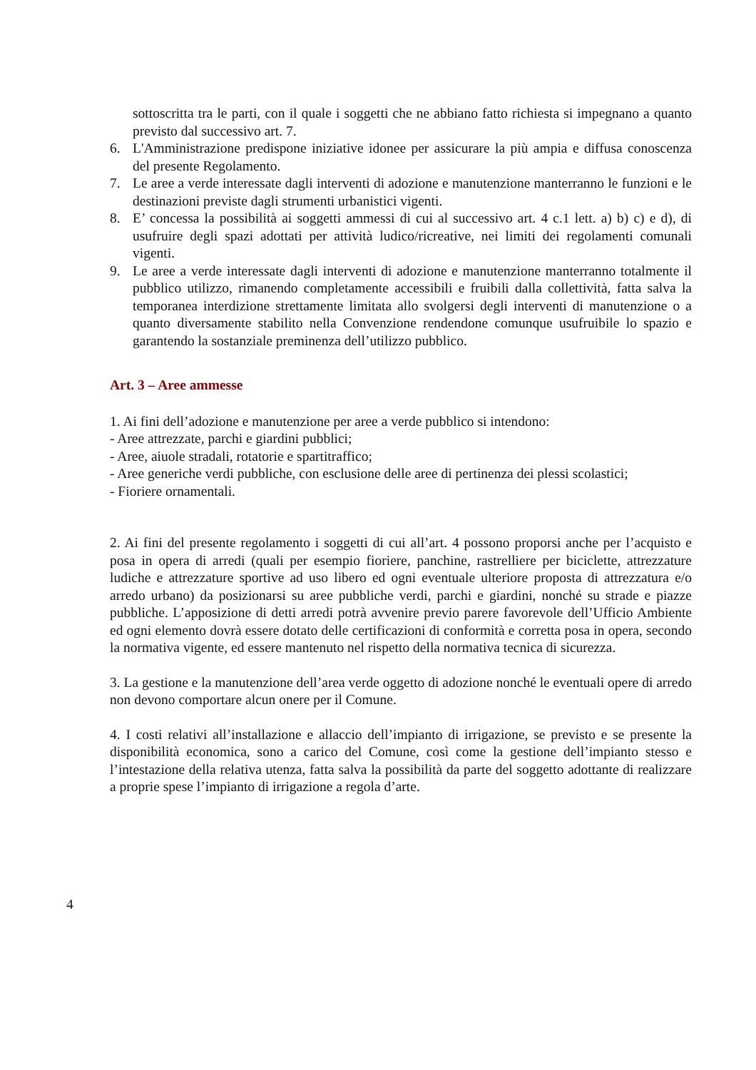sottoscritta tra le parti, con il quale i soggetti che ne abbiano fatto richiesta si impegnano a quanto previsto dal successivo art. 7.
6. L'Amministrazione predispone iniziative idonee per assicurare la più ampia e diffusa conoscenza del presente Regolamento.
7. Le aree a verde interessate dagli interventi di adozione e manutenzione manterranno le funzioni e le destinazioni previste dagli strumenti urbanistici vigenti.
8. E’ concessa la possibilità ai soggetti ammessi di cui al successivo art. 4 c.1 lett. a) b) c) e d), di usufruire degli spazi adottati per attività ludico/ricreative, nei limiti dei regolamenti comunali vigenti.
9. Le aree a verde interessate dagli interventi di adozione e manutenzione manterranno totalmente il pubblico utilizzo, rimanendo completamente accessibili e fruibili dalla collettività, fatta salva la temporanea interdizione strettamente limitata allo svolgersi degli interventi di manutenzione o a quanto diversamente stabilito nella Convenzione rendendone comunque usufruibile lo spazio e garantendo la sostanziale preminenza dell’utilizzo pubblico.
Art. 3 – Aree ammesse
1. Ai fini dell’adozione e manutenzione per aree a verde pubblico si intendono:
- Aree attrezzate, parchi e giardini pubblici;
- Aree, aiuole stradali, rotatorie e spartitraffico;
- Aree generiche verdi pubbliche, con esclusione delle aree di pertinenza dei plessi scolastici;
- Fioriere ornamentali.
2. Ai fini del presente regolamento i soggetti di cui all’art. 4 possono proporsi anche per l’acquisto e posa in opera di arredi (quali per esempio fioriere, panchine, rastrelliere per biciclette, attrezzature ludiche e attrezzature sportive ad uso libero ed ogni eventuale ulteriore proposta di attrezzatura e/o arredo urbano) da posizionarsi su aree pubbliche verdi, parchi e giardini, nonché su strade e piazze pubbliche. L’apposizione di detti arredi potrà avvenire previo parere favorevole dell’Ufficio Ambiente ed ogni elemento dovrà essere dotato delle certificazioni di conformità e corretta posa in opera, secondo la normativa vigente, ed essere mantenuto nel rispetto della normativa tecnica di sicurezza.
3. La gestione e la manutenzione dell’area verde oggetto di adozione nonché le eventuali opere di arredo non devono comportare alcun onere per il Comune.
4. I costi relativi all’installazione e allaccio dell’impianto di irrigazione, se previsto e se presente la disponibilità economica, sono a carico del Comune, così come la gestione dell’impianto stesso e l’intestazione della relativa utenza, fatta salva la possibilità da parte del soggetto adottante di realizzare a proprie spese l’impianto di irrigazione a regola d’arte.
4